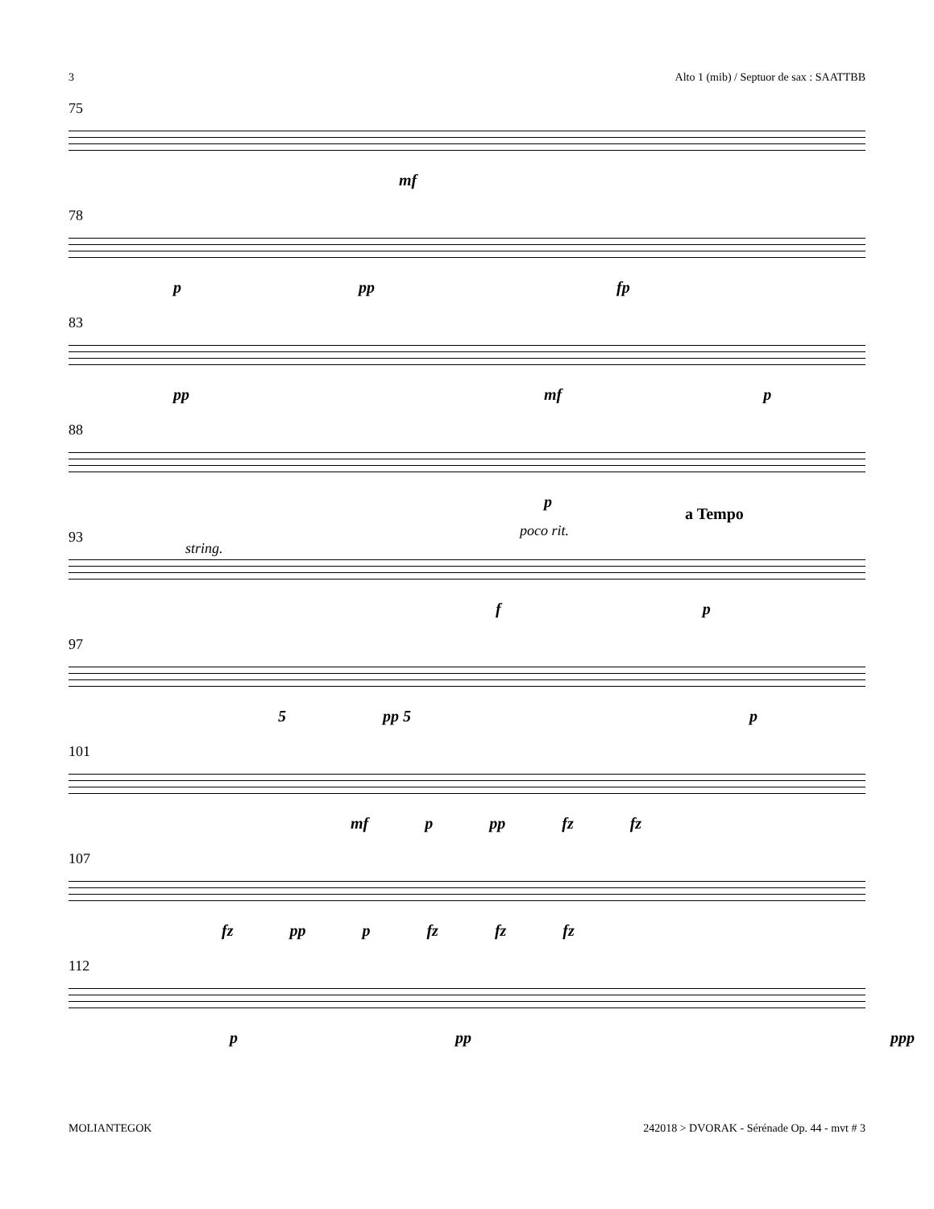3 Alto 1 (mib) / Septuor de sax : SAATTBB
75
mf
78
p pp fp
83
pp mf p
88
p
93
string.
poco rit.
a Tempo
f p
97
5 pp 5 p
101
mf p pp fz fz
107
fz pp p fz fz fz
112
p pp ppp
MOLIANTEGOK 242018 > DVORAK - Sérénade Op. 44 - mvt # 3